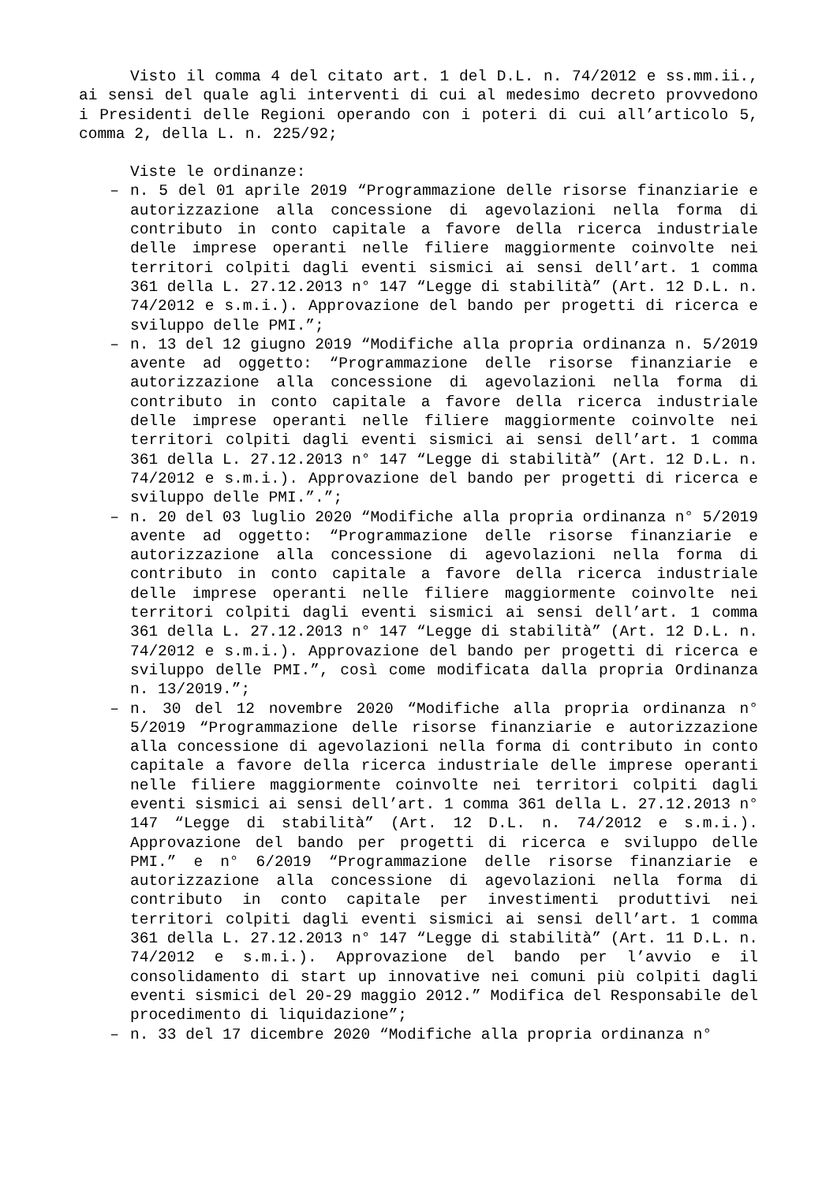Visto il comma 4 del citato art. 1 del D.L. n. 74/2012 e ss.mm.ii., ai sensi del quale agli interventi di cui al medesimo decreto provvedono i Presidenti delle Regioni operando con i poteri di cui all’articolo 5, comma 2, della L. n. 225/92;
Viste le ordinanze:
– n. 5 del 01 aprile 2019 “Programmazione delle risorse finanziarie e autorizzazione alla concessione di agevolazioni nella forma di contributo in conto capitale a favore della ricerca industriale delle imprese operanti nelle filiere maggiormente coinvolte nei territori colpiti dagli eventi sismici ai sensi dell’art. 1 comma 361 della L. 27.12.2013 n° 147 “Legge di stabilità” (Art. 12 D.L. n. 74/2012 e s.m.i.). Approvazione del bando per progetti di ricerca e sviluppo delle PMI.”;
– n. 13 del 12 giugno 2019 “Modifiche alla propria ordinanza n. 5/2019 avente ad oggetto: “Programmazione delle risorse finanziarie e autorizzazione alla concessione di agevolazioni nella forma di contributo in conto capitale a favore della ricerca industriale delle imprese operanti nelle filiere maggiormente coinvolte nei territori colpiti dagli eventi sismici ai sensi dell’art. 1 comma 361 della L. 27.12.2013 n° 147 “Legge di stabilità” (Art. 12 D.L. n. 74/2012 e s.m.i.). Approvazione del bando per progetti di ricerca e sviluppo delle PMI.”.”;
– n. 20 del 03 luglio 2020 “Modifiche alla propria ordinanza n° 5/2019 avente ad oggetto: “Programmazione delle risorse finanziarie e autorizzazione alla concessione di agevolazioni nella forma di contributo in conto capitale a favore della ricerca industriale delle imprese operanti nelle filiere maggiormente coinvolte nei territori colpiti dagli eventi sismici ai sensi dell’art. 1 comma 361 della L. 27.12.2013 n° 147 “Legge di stabilità” (Art. 12 D.L. n. 74/2012 e s.m.i.). Approvazione del bando per progetti di ricerca e sviluppo delle PMI.”, così come modificata dalla propria Ordinanza n. 13/2019.”;
– n. 30 del 12 novembre 2020 “Modifiche alla propria ordinanza n° 5/2019 “Programmazione delle risorse finanziarie e autorizzazione alla concessione di agevolazioni nella forma di contributo in conto capitale a favore della ricerca industriale delle imprese operanti nelle filiere maggiormente coinvolte nei territori colpiti dagli eventi sismici ai sensi dell’art. 1 comma 361 della L. 27.12.2013 n° 147 “Legge di stabilità” (Art. 12 D.L. n. 74/2012 e s.m.i.). Approvazione del bando per progetti di ricerca e sviluppo delle PMI.” e n° 6/2019 “Programmazione delle risorse finanziarie e autorizzazione alla concessione di agevolazioni nella forma di contributo in conto capitale per investimenti produttivi nei territori colpiti dagli eventi sismici ai sensi dell’art. 1 comma 361 della L. 27.12.2013 n° 147 “Legge di stabilità” (Art. 11 D.L. n. 74/2012 e s.m.i.). Approvazione del bando per l’avvio e il consolidamento di start up innovative nei comuni più colpiti dagli eventi sismici del 20-29 maggio 2012.” Modifica del Responsabile del procedimento di liquidazione”;
– n. 33 del 17 dicembre 2020 “Modifiche alla propria ordinanza n°